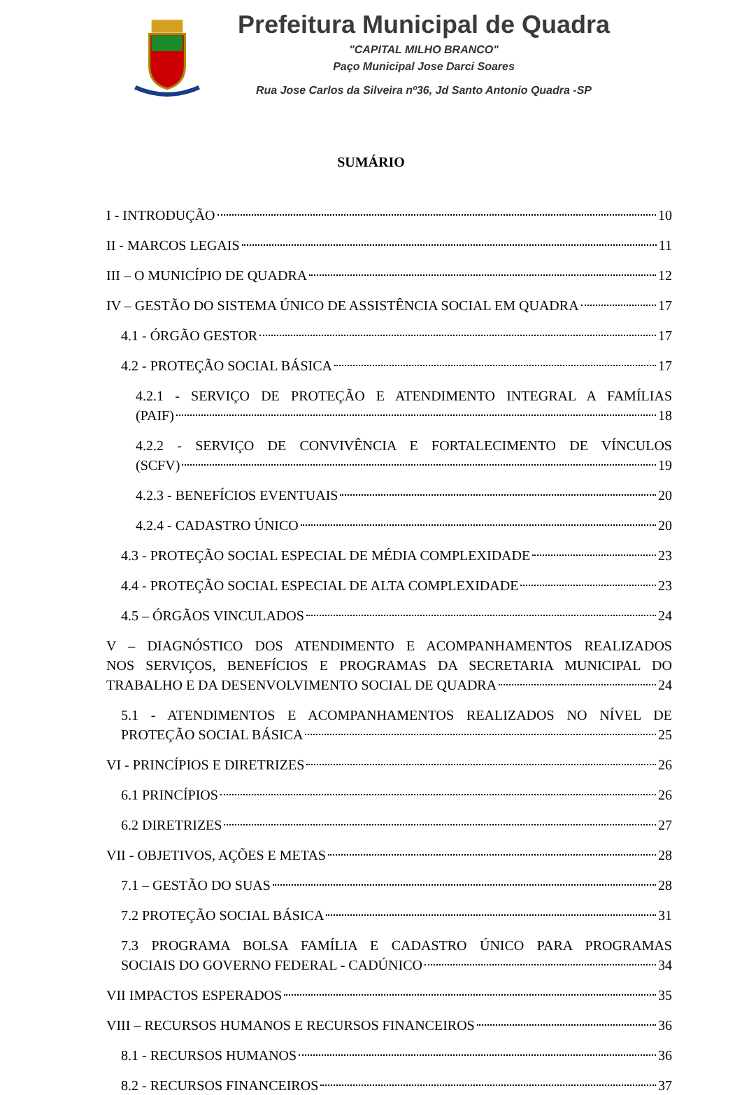Prefeitura Municipal de Quadra
"CAPITAL MILHO BRANCO"
Paço Municipal Jose Darci Soares
Rua Jose Carlos da Silveira nº36, Jd Santo Antonio Quadra -SP
SUMÁRIO
I - INTRODUÇÃO 10
II - MARCOS LEGAIS 11
III – O MUNICÍPIO DE QUADRA 12
IV – GESTÃO DO SISTEMA ÚNICO DE ASSISTÊNCIA SOCIAL EM QUADRA 17
4.1 - ÓRGÃO GESTOR 17
4.2 - PROTEÇÃO SOCIAL BÁSICA 17
4.2.1 - SERVIÇO DE PROTEÇÃO E ATENDIMENTO INTEGRAL A FAMÍLIAS
(PAIF) 18
4.2.2 - SERVIÇO DE CONVIVÊNCIA E FORTALECIMENTO DE VÍNCULOS
(SCFV) 19
4.2.3 - BENEFÍCIOS EVENTUAIS 20
4.2.4 - CADASTRO ÚNICO 20
4.3 - PROTEÇÃO SOCIAL ESPECIAL DE MÉDIA COMPLEXIDADE 23
4.4 - PROTEÇÃO SOCIAL ESPECIAL DE ALTA COMPLEXIDADE 23
4.5 – ÓRGÃOS VINCULADOS 24
V – DIAGNÓSTICO DOS ATENDIMENTO E ACOMPANHAMENTOS REALIZADOS
NOS SERVIÇOS, BENEFÍCIOS E PROGRAMAS DA SECRETARIA MUNICIPAL DO
TRABALHO E DA DESENVOLVIMENTO SOCIAL DE QUADRA 24
5.1 - ATENDIMENTOS E ACOMPANHAMENTOS REALIZADOS NO NÍVEL DE
PROTEÇÃO SOCIAL BÁSICA 25
VI - PRINCÍPIOS E DIRETRIZES 26
6.1 PRINCÍPIOS 26
6.2 DIRETRIZES 27
VII - OBJETIVOS, AÇÕES E METAS 28
7.1 – GESTÃO DO SUAS 28
7.2 PROTEÇÃO SOCIAL BÁSICA 31
7.3 PROGRAMA BOLSA FAMÍLIA E CADASTRO ÚNICO PARA PROGRAMAS
SOCIAIS DO GOVERNO FEDERAL - CADÚNICO 34
VII IMPACTOS ESPERADOS 35
VIII – RECURSOS HUMANOS E RECURSOS FINANCEIROS 36
8.1 - RECURSOS HUMANOS 36
8.2 - RECURSOS FINANCEIROS 37